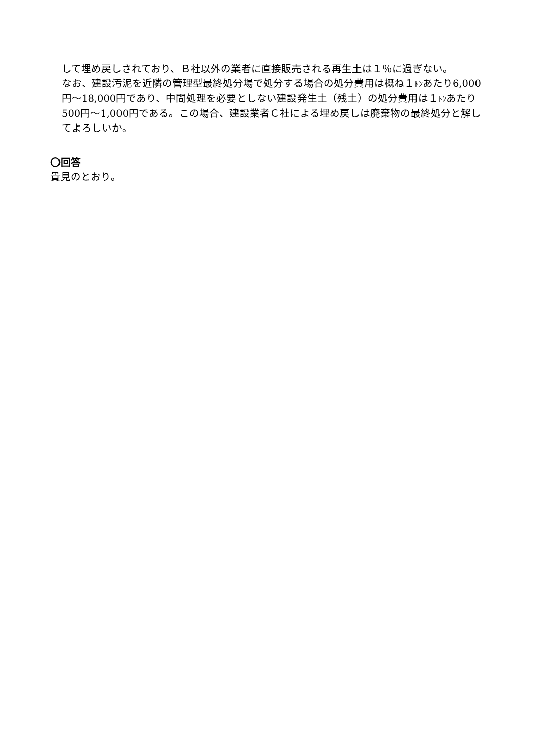して埋め戻しされており、Ｂ社以外の業者に直接販売される再生土は１％に過ぎない。
なお、建設汚泥を近隣の管理型最終処分場で処分する場合の処分費用は概ね１ﾄﾝあたり6,000円～18,000円であり、中間処理を必要としない建設発生土（残土）の処分費用は１ﾄﾝあたり500円～1,000円である。この場合、建設業者Ｃ社による埋め戻しは廃棄物の最終処分と解してよろしいか。
〇回答
貴見のとおり。